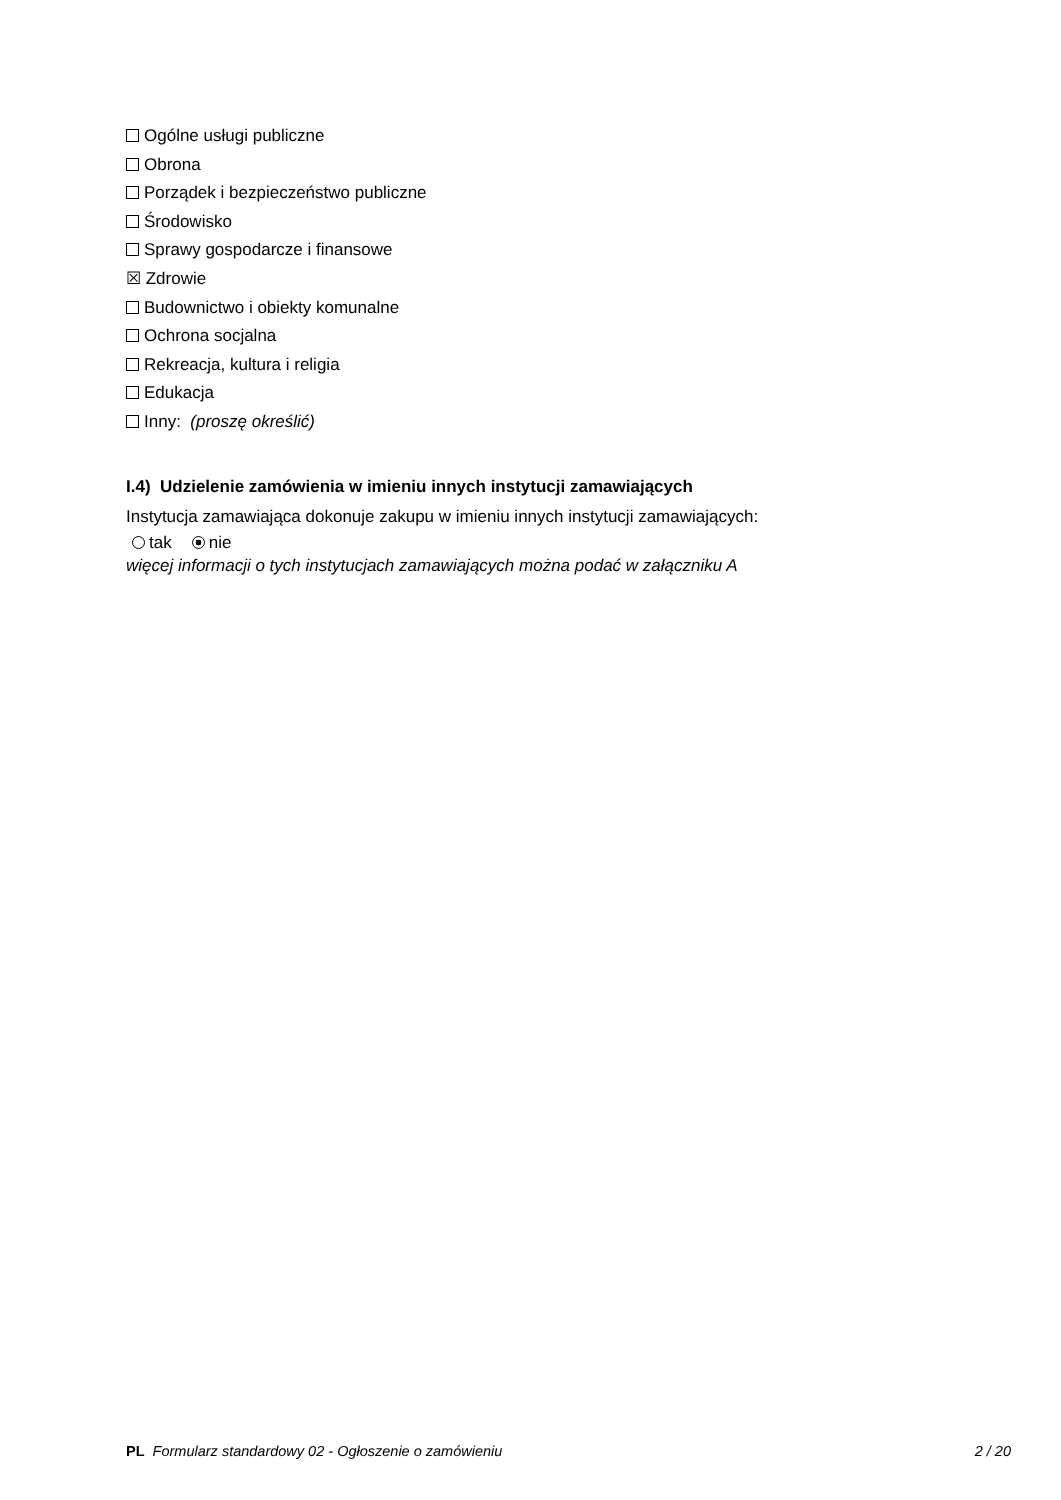Ogólne usługi publiczne
Obrona
Porządek i bezpieczeństwo publiczne
Środowisko
Sprawy gospodarcze i finansowe
☒ Zdrowie
Budownictwo i obiekty komunalne
Ochrona socjalna
Rekreacja, kultura i religia
Edukacja
Inny: (proszę określić)
I.4) Udzielenie zamówienia w imieniu innych instytucji zamawiających
Instytucja zamawiająca dokonuje zakupu w imieniu innych instytucji zamawiających:
tak nie
więcej informacji o tych instytucjach zamawiających można podać w załączniku A
PL Formularz standardowy 02 - Ogłoszenie o zamówieniu 2 / 20